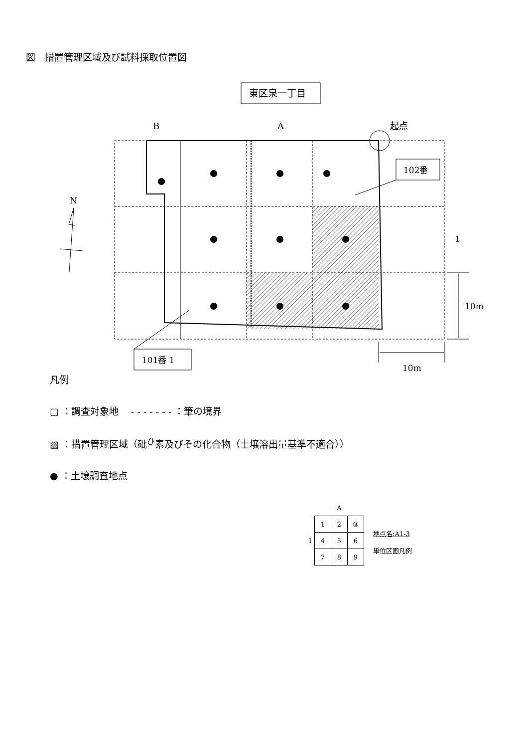図　措置管理区域及び試料採取位置図
東区泉一丁目
B
A
起点
102番
101番 1
1
10m
10m
N
凡例
▢ ：調査対象地　 - - - - - - - ：筆の境界
▨ ：措置管理区域（砒<sup>ひ</sup>素及びその化合物（土壌溶出量基準不適合））
● ：土壌調査地点
| | | A | |
| | 1 | 2 | ③ |
| 1 | 4 | 5 | 6 |
| | 7 | 8 | 9 |
地点名:A1-3
単位区画凡例